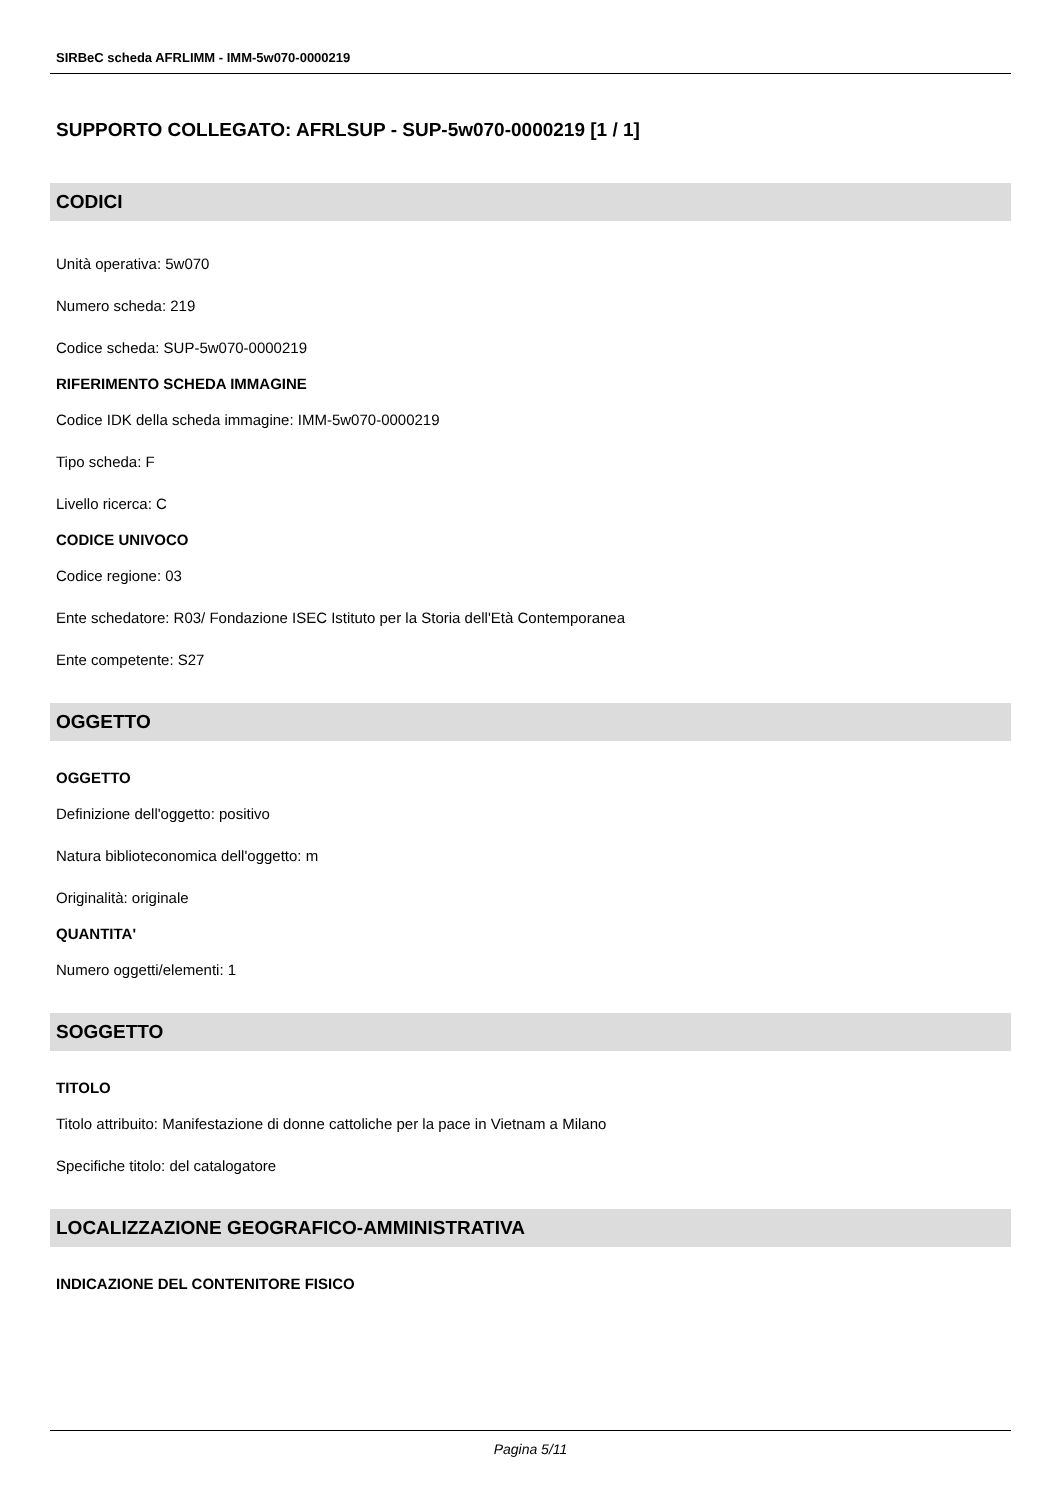SIRBeC scheda AFRLIMM - IMM-5w070-0000219
SUPPORTO COLLEGATO: AFRLSUP - SUP-5w070-0000219 [1 / 1]
CODICI
Unità operativa: 5w070
Numero scheda: 219
Codice scheda: SUP-5w070-0000219
RIFERIMENTO SCHEDA IMMAGINE
Codice IDK della scheda immagine: IMM-5w070-0000219
Tipo scheda: F
Livello ricerca: C
CODICE UNIVOCO
Codice regione: 03
Ente schedatore: R03/ Fondazione ISEC Istituto per la Storia dell'Età Contemporanea
Ente competente: S27
OGGETTO
OGGETTO
Definizione dell'oggetto: positivo
Natura biblioteconomica dell'oggetto: m
Originalità: originale
QUANTITA'
Numero oggetti/elementi: 1
SOGGETTO
TITOLO
Titolo attribuito: Manifestazione di donne cattoliche per la pace in Vietnam a Milano
Specifiche titolo: del catalogatore
LOCALIZZAZIONE GEOGRAFICO-AMMINISTRATIVA
INDICAZIONE DEL CONTENITORE FISICO
Pagina 5/11